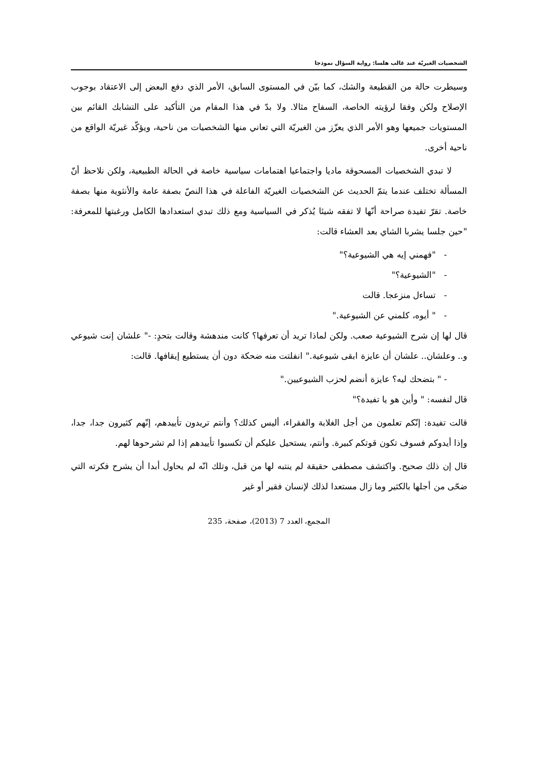الشخصيات الغيريّة عند غالب هلسا: رواية السؤال نموذجا
وسيطرت حالة من القطيعة والشك، كما بيّن في المستوى السابق، الأمر الذي دفع البعض إلى الاعتقاد بوجوب الإصلاح ولكن وفقا لرؤيته الخاصة، السفاح مثالا. ولا بدّ في هذا المقام من التأكيد على التشابك القائم بين المستويات جميعها وهو الأمر الذي يعزّز من الغيريّة التي تعاني منها الشخصيات من ناحية، ويؤكّد غيريّة الواقع من ناحية أخرى.
لا تبدي الشخصيات المسحوقة ماديا واجتماعيا اهتمامات سياسية خاصة في الحالة الطبيعية، ولكن نلاحظ أنّ المسألة تختلف عندما يتمّ الحديث عن الشخصيات الغيريّة الفاعلة في هذا النصّ بصفة عامة والأنثوية منها بصفة خاصة. تقرّ تفيدة صراحة أنّها لا تفقه شيئا يُذكر في السياسية ومع ذلك تبدي استعدادها الكامل ورغبتها للمعرفة: "حين جلسا يشربا الشاي بعد العشاء قالت:
- "فهمني إيه هي الشيوعية؟"
- "الشيوعية؟"
- تساءل منزعجا. قالت
- " أيوه، كلمني عن الشيوعية."
قال لها إن شرح الشيوعية صعب. ولكن لماذا تريد أن تعرفها؟ كانت مندهشة وقالت بتحدٍ: -" علشان إنت شيوعي و.. وعلشان.. علشان أن عايزة ابقى شيوعية." انفلتت منه ضحكة دون أن يستطيع إيقافها. قالت:
- " بتضحك ليه؟ عايزة أنضم لحزب الشيوعيين."
قال لنفسه: " وأين هو يا تفيدة؟"
قالت تفيدة: إنّكم تعلمون من أجل الغلابة والفقراء، أليس كذلك؟ وأنتم تريدون تأييدهم، إنّهم كثيرون جدا، جدا، وإذا أيدوكم فسوف تكون قوتكم كبيرة. وأنتم، يستحيل عليكم أن تكسبوا تأييدهم إذا لم تشرحوها لهم.
قال إن ذلك صحيح. واكتشف مصطفى حقيقة لم ينتبه لها من قبل، وتلك انّه لم يحاول أبدا أن يشرح فكرته التي ضحّى من أجلها بالكثير وما زال مستعدا لذلك لإنسان فقير أو غير
المجمع، العدد 7 (2013)، صفحة، 235